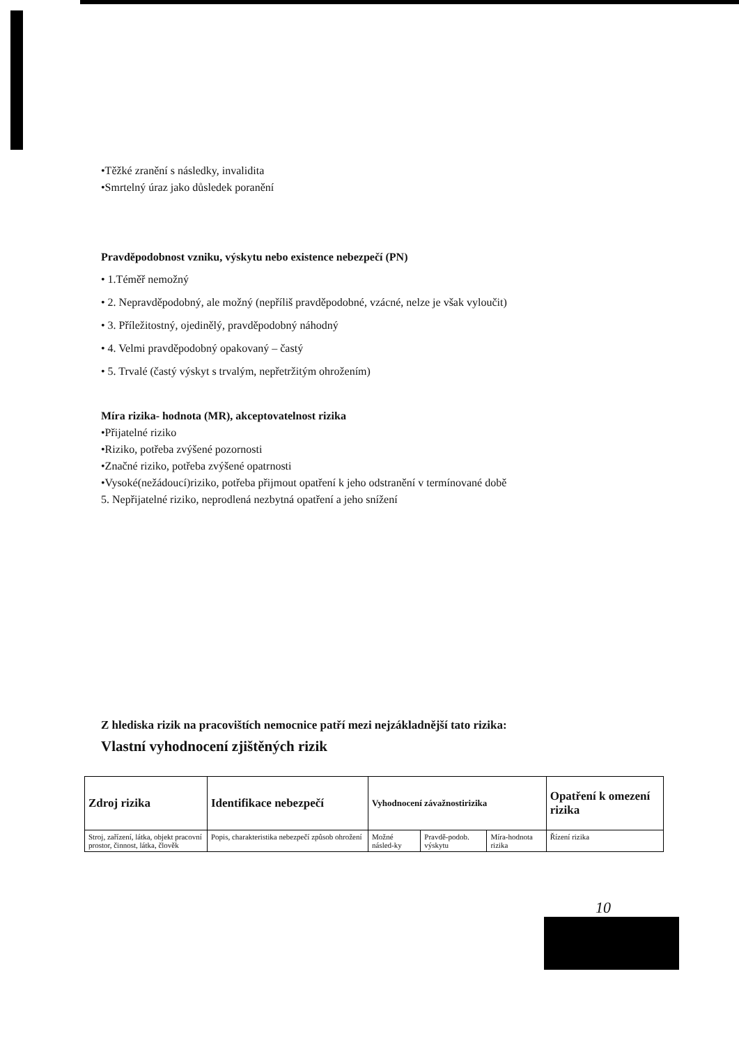•Těžké zranění s následky, invalidita
•Smrtelný úraz jako důsledek poranění
Pravděpodobnost vzniku, výskytu nebo existence nebezpečí (PN)
• 1.Téměř nemožný
• 2. Nepravděpodobný, ale možný (nepříliš pravděpodobné, vzácné, nelze je však vyloučit)
• 3. Příležitostný, ojedinělý, pravděpodobný náhodný
• 4. Velmi pravděpodobný opakovaný – častý
• 5. Trvalé (častý výskyt s trvalým, nepřetržitým ohrožením)
Míra rizika- hodnota (MR), akceptovatelnost rizika
•Přijatelné riziko
•Riziko, potřeba zvýšené pozornosti
•Značné riziko, potřeba zvýšené opatrnosti
•Vysoké(nežádoucí)riziko, potřeba přijmout opatření k jeho odstranění v termínované době
5. Nepřijatelné riziko, neprodlená nezbytná opatření a jeho snížení
Z hlediska rizik na pracovištích nemocnice patří mezi nejzákladnější tato rizika:
Vlastní vyhodnocení zjištěných rizik
| Zdroj rizika | Identifikace nebezpečí | Vyhodnocení závažnostirizika | | | Opatření k omezení rizika |
| Stroj, zařízení, látka, objekt pracovní prostor, činnost, látka, člověk | Popis, charakteristika nebezpečí způsob ohrožení | Možné násled-ky | Pravdě-podob. výskytu | Míra-hodnota rizika | Řízení rizika |
10